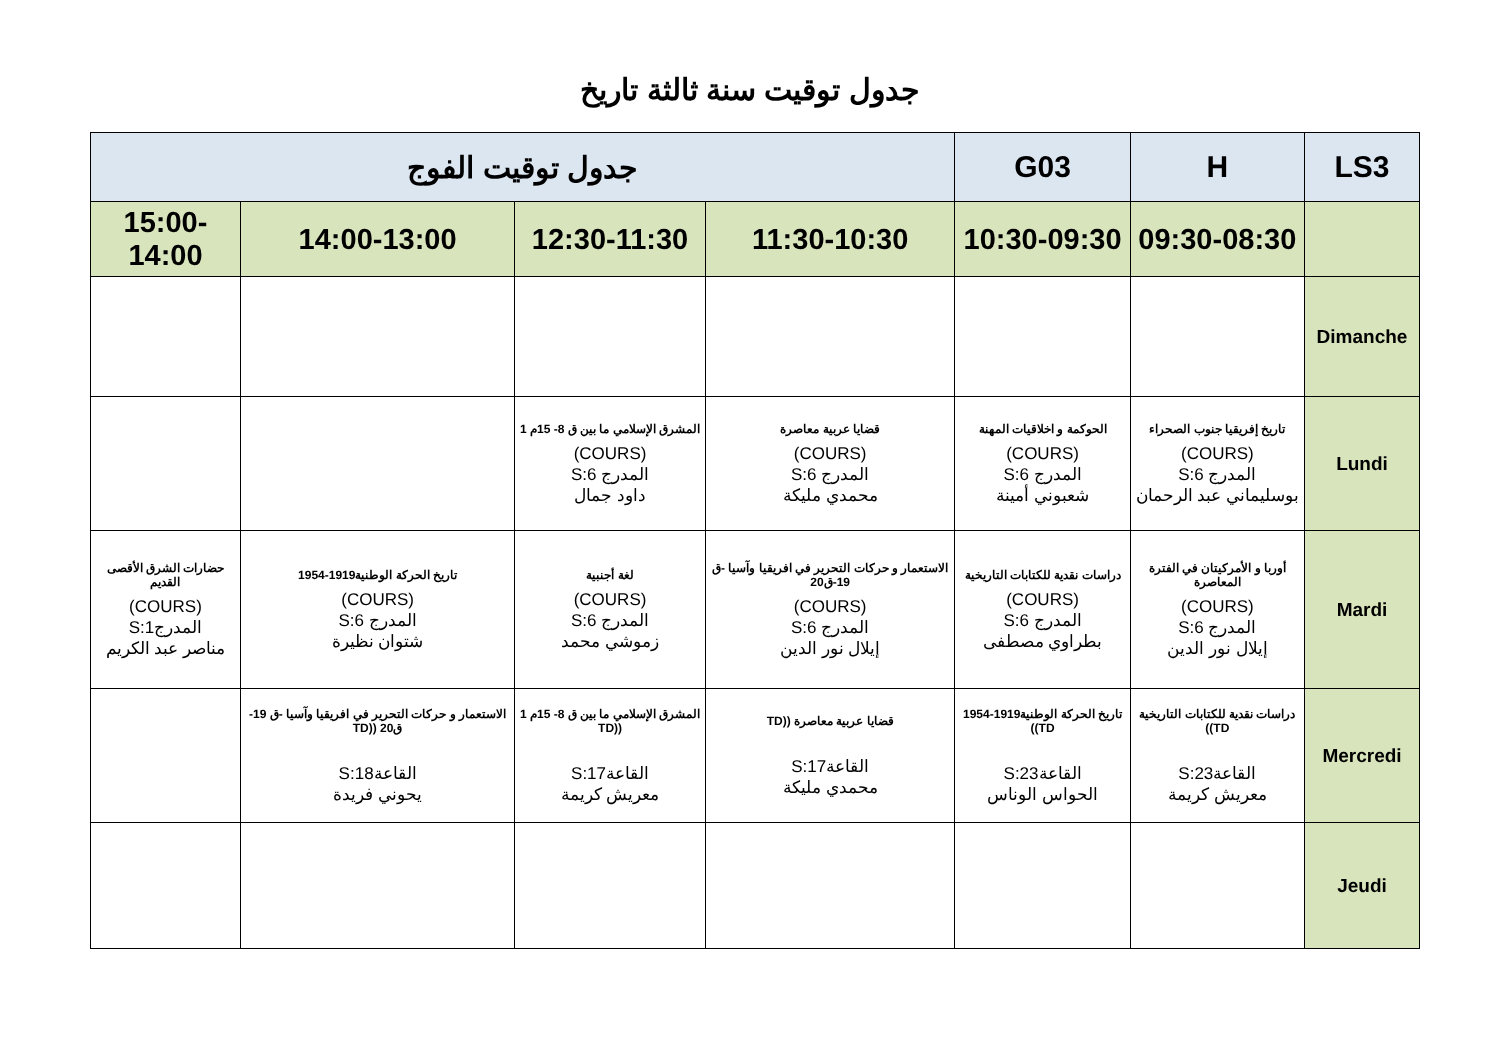جدول توقيت سنة ثالثة تاريخ
| LS3 | H | G03 | جدول توقيت الفوج | | | |
| --- | --- | --- | --- | --- | --- | --- |
| | 09:30-08:30 | 10:30-09:30 | 11:30-10:30 | 12:30-11:30 | 14:00-13:00 | 15:00-14:00 |
| Dimanche | | | | | | |
| Lundi | تاريخ إفريقيا جنوب الصحراء (COURS) المدرج S:6 بوسليماني عبد الرحمان | الحوكمة و اخلاقيات المهنة (COURS) المدرج S:6 شعبوني أمينة | قضايا عربية معاصرة (COURS) المدرج S:6 محمدي مليكة | المشرق الإسلامي ما بين ق 8- 15م 1 (COURS) المدرج S:6 داود جمال | | |
| Mardi | أوربا و الأمركيتان في الفترة المعاصرة (COURS) المدرج S:6 إيلال نور الدين | دراسات نقدية للكتابات التاريخية (COURS) المدرج S:6 بطراوي مصطفى | الاستعمار و حركات التحرير في افريقيا وآسيا -ق 19-ق20 (COURS) المدرج S:6 إيلال نور الدين | لغة أجنبية (COURS) المدرج S:6 زموشي محمد | تاريخ الحركة الوطنية1919-1954 (COURS) المدرج S:6 شتوان نظيرة | حضارات الشرق الأقصى القديم (COURS) المدرجS:1 مناصر عبد الكريم |
| Mercredi | دراسات نقدية للكتابات التاريخية TD)) القاعةS:23 معريش كريمة | تاريخ الحركة الوطنية1919-1954 TD)) القاعةS:23 الحواس الوناس | قضايا عربية معاصرة ((TD القاعةS:17 محمدي مليكة | المشرق الإسلامي ما بين ق 8- 15م 1 ((TD القاعةS:17 معريش كريمة | الاستعمار و حركات التحرير في افريقيا وآسيا -ق 19-ق20 ((TD القاعةS:18 يحوني فريدة | |
| Jeudi | | | | | | |